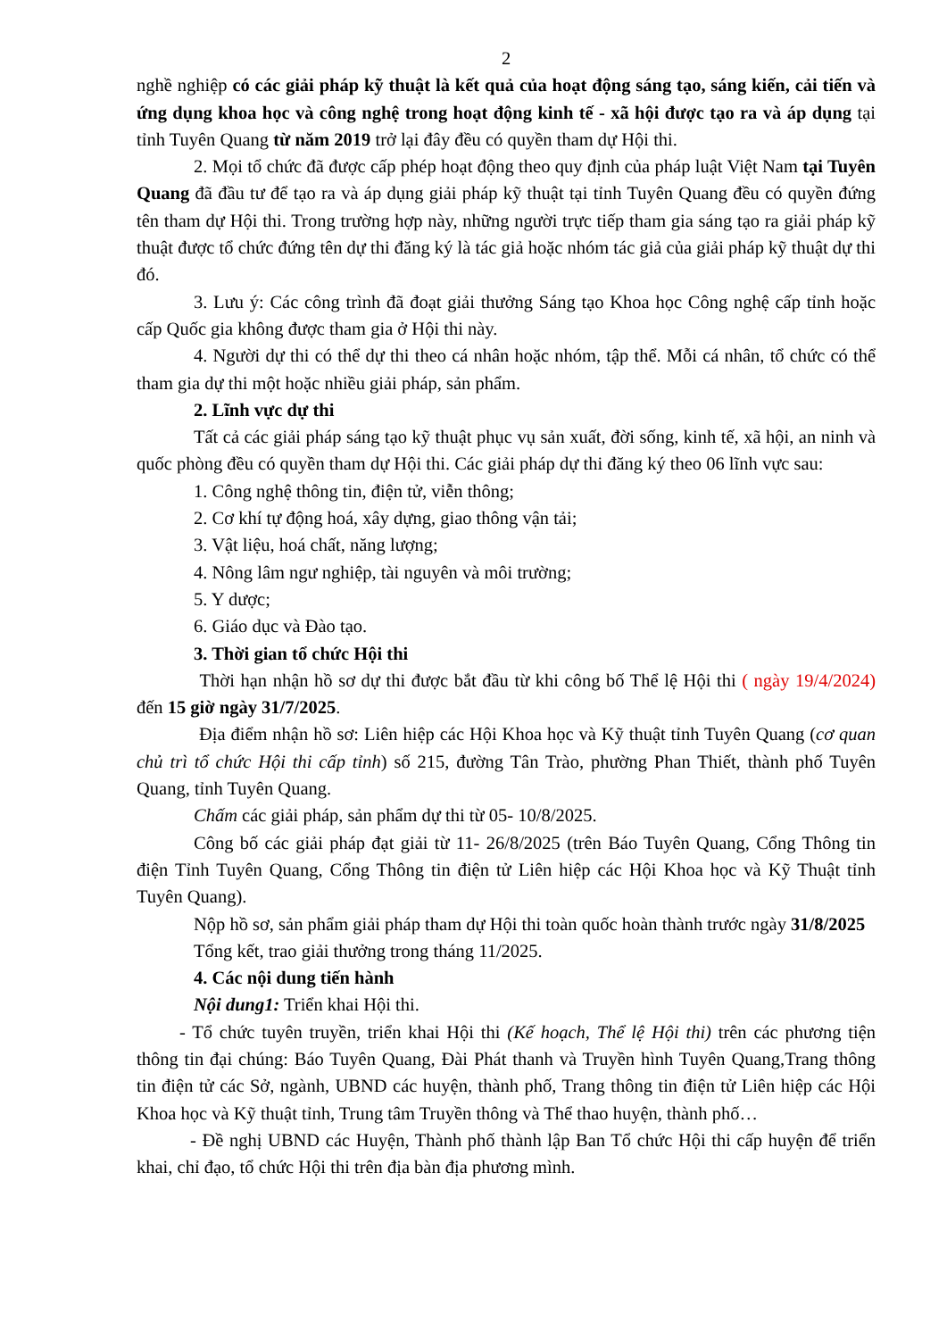2
nghề nghiệp có các giải pháp kỹ thuật là kết quả của hoạt động sáng tạo, sáng kiến, cải tiến và ứng dụng khoa học và công nghệ trong hoạt động kinh tế - xã hội được tạo ra và áp dụng tại tỉnh Tuyên Quang từ năm 2019 trở lại đây đều có quyền tham dự Hội thi.
2. Mọi tổ chức đã được cấp phép hoạt động theo quy định của pháp luật Việt Nam tại Tuyên Quang đã đầu tư để tạo ra và áp dụng giải pháp kỹ thuật tại tỉnh Tuyên Quang đều có quyền đứng tên tham dự Hội thi. Trong trường hợp này, những người trực tiếp tham gia sáng tạo ra giải pháp kỹ thuật được tổ chức đứng tên dự thi đăng ký là tác giả hoặc nhóm tác giả của giải pháp kỹ thuật dự thi đó.
3. Lưu ý: Các công trình đã đoạt giải thưởng Sáng tạo Khoa học Công nghệ cấp tỉnh hoặc cấp Quốc gia không được tham gia ở Hội thi này.
4. Người dự thi có thể dự thi theo cá nhân hoặc nhóm, tập thể. Mỗi cá nhân, tổ chức có thể tham gia dự thi một hoặc nhiều giải pháp, sản phẩm.
2. Lĩnh vực dự thi
Tất cả các giải pháp sáng tạo kỹ thuật phục vụ sản xuất, đời sống, kinh tế, xã hội, an ninh và quốc phòng đều có quyền tham dự Hội thi. Các giải pháp dự thi đăng ký theo 06 lĩnh vực sau:
1. Công nghệ thông tin, điện tử, viễn thông;
2. Cơ khí tự động hoá, xây dựng, giao thông vận tải;
3. Vật liệu, hoá chất, năng lượng;
4. Nông lâm ngư nghiệp, tài nguyên và môi trường;
5. Y dược;
6. Giáo dục và Đào tạo.
3. Thời gian tổ chức Hội thi
Thời hạn nhận hồ sơ dự thi được bắt đầu từ khi công bố Thể lệ Hội thi ( ngày 19/4/2024) đến 15 giờ ngày 31/7/2025.
Địa điểm nhận hồ sơ: Liên hiệp các Hội Khoa học và Kỹ thuật tỉnh Tuyên Quang (cơ quan chủ trì tổ chức Hội thi cấp tỉnh) số 215, đường Tân Trào, phường Phan Thiết, thành phố Tuyên Quang, tỉnh Tuyên Quang.
Chấm các giải pháp, sản phẩm dự thi từ 05- 10/8/2025.
Công bố các giải pháp đạt giải từ 11- 26/8/2025 (trên Báo Tuyên Quang, Cổng Thông tin điện Tỉnh Tuyên Quang, Cổng Thông tin điện tử Liên hiệp các Hội Khoa học và Kỹ Thuật tỉnh Tuyên Quang).
Nộp hồ sơ, sản phẩm giải pháp tham dự Hội thi toàn quốc hoàn thành trước ngày 31/8/2025
Tổng kết, trao giải thưởng trong tháng 11/2025.
4. Các nội dung tiến hành
Nội dung1: Triển khai Hội thi.
- Tổ chức tuyên truyền, triển khai Hội thi (Kế hoạch, Thể lệ Hội thi) trên các phương tiện thông tin đại chúng: Báo Tuyên Quang, Đài Phát thanh và Truyền hình Tuyên Quang,Trang thông tin điện tử các Sở, ngành, UBND các huyện, thành phố, Trang thông tin điện tử Liên hiệp các Hội Khoa học và Kỹ thuật tỉnh, Trung tâm Truyền thông và Thể thao huyện, thành phố…
- Đề nghị UBND các Huyện, Thành phố thành lập Ban Tổ chức Hội thi cấp huyện để triển khai, chỉ đạo, tổ chức Hội thi trên địa bàn địa phương mình.